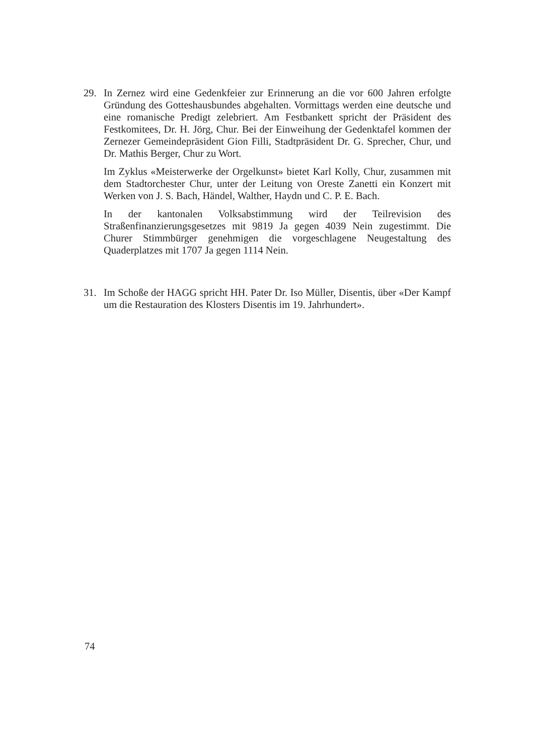29. In Zernez wird eine Gedenkfeier zur Erinnerung an die vor 600 Jahren erfolgte Gründung des Gotteshausbundes abgehalten. Vormittags werden eine deutsche und eine romanische Predigt zelebriert. Am Festbankett spricht der Präsident des Festkomitees, Dr. H. Jörg, Chur. Bei der Einweihung der Gedenktafel kommen der Zernezer Gemeindepräsident Gion Filli, Stadtpräsident Dr. G. Sprecher, Chur, und Dr. Mathis Berger, Chur zu Wort.
Im Zyklus «Meisterwerke der Orgelkunst» bietet Karl Kolly, Chur, zusammen mit dem Stadtorchester Chur, unter der Leitung von Oreste Zanetti ein Konzert mit Werken von J. S. Bach, Händel, Walther, Haydn und C. P. E. Bach.
In der kantonalen Volksabstimmung wird der Teilrevision des Straßenfinanzierungsgesetzes mit 9819 Ja gegen 4039 Nein zugestimmt. Die Churer Stimmbürger genehmigen die vorgeschlagene Neugestaltung des Quaderplatzes mit 1707 Ja gegen 1114 Nein.
31. Im Schoße der HAGG spricht HH. Pater Dr. Iso Müller, Disentis, über «Der Kampf um die Restauration des Klosters Disentis im 19. Jahrhundert».
74